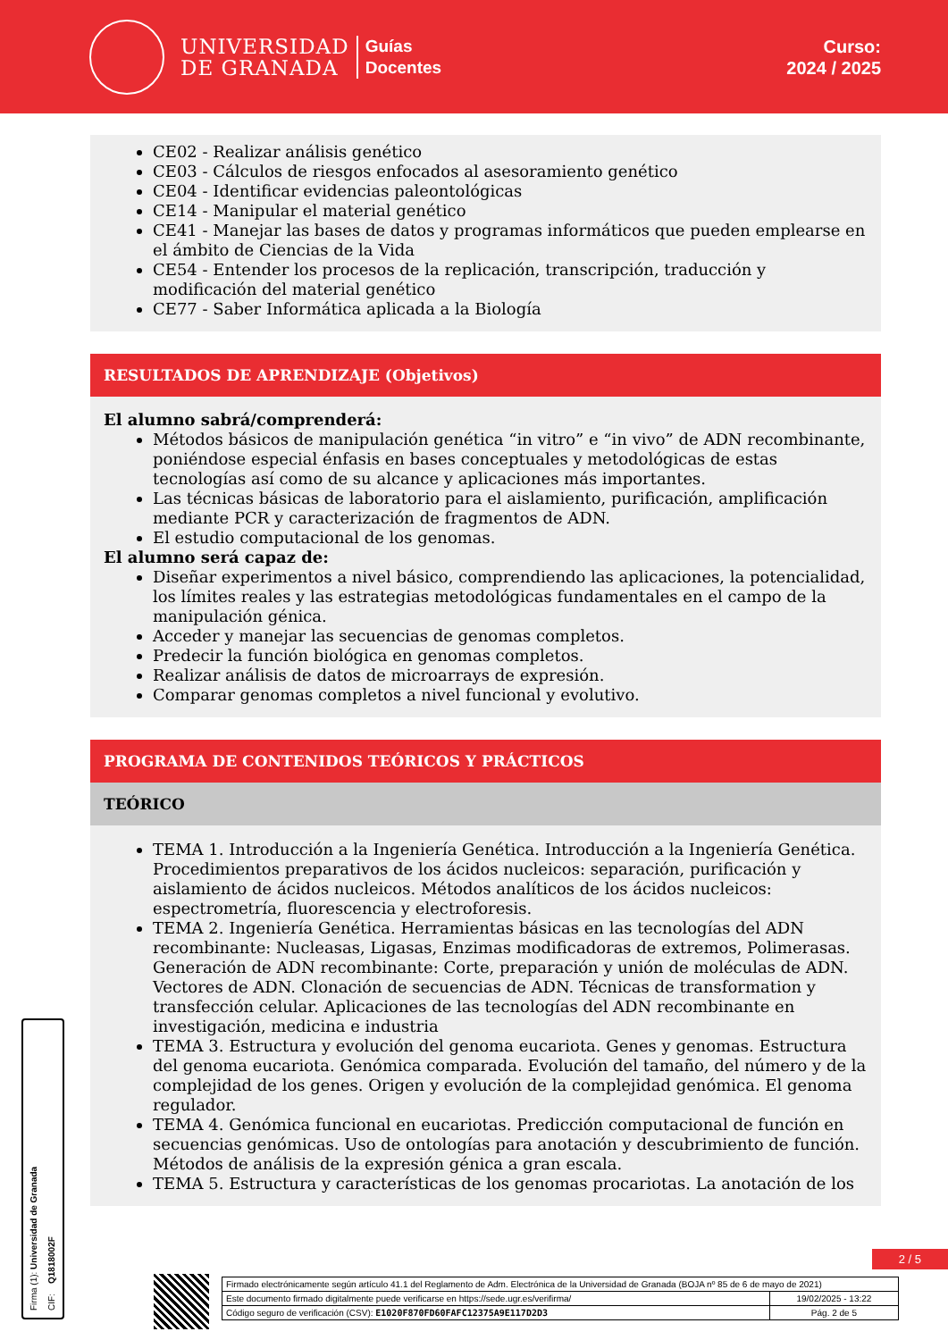UNIVERSIDAD
DE GRANADA
Guías
Docentes
Curso:
2024 / 2025
CE02 - Realizar análisis genético
CE03 - Cálculos de riesgos enfocados al asesoramiento genético
CE04 - Identificar evidencias paleontológicas
CE14 - Manipular el material genético
CE41 - Manejar las bases de datos y programas informáticos que pueden emplearse en el ámbito de Ciencias de la Vida
CE54 - Entender los procesos de la replicación, transcripción, traducción y modificación del material genético
CE77 - Saber Informática aplicada a la Biología
RESULTADOS DE APRENDIZAJE (Objetivos)
El alumno sabrá/comprenderá:
Métodos básicos de manipulación genética “in vitro” e “in vivo” de ADN recombinante, poniéndose especial énfasis en bases conceptuales y metodológicas de estas tecnologías así como de su alcance y aplicaciones más importantes.
Las técnicas básicas de laboratorio para el aislamiento, purificación, amplificación mediante PCR y caracterización de fragmentos de ADN.
El estudio computacional de los genomas.
El alumno será capaz de:
Diseñar experimentos a nivel básico, comprendiendo las aplicaciones, la potencialidad, los límites reales y las estrategias metodológicas fundamentales en el campo de la manipulación génica.
Acceder y manejar las secuencias de genomas completos.
Predecir la función biológica en genomas completos.
Realizar análisis de datos de microarrays de expresión.
Comparar genomas completos a nivel funcional y evolutivo.
PROGRAMA DE CONTENIDOS TEÓRICOS Y PRÁCTICOS
TEÓRICO
TEMA 1. Introducción a la Ingeniería Genética. Introducción a la Ingeniería Genética. Procedimientos preparativos de los ácidos nucleicos: separación, purificación y aislamiento de ácidos nucleicos. Métodos analíticos de los ácidos nucleicos: espectrometría, fluorescencia y electroforesis.
TEMA 2. Ingeniería Genética. Herramientas básicas en las tecnologías del ADN recombinante: Nucleasas, Ligasas, Enzimas modificadoras de extremos, Polimerasas. Generación de ADN recombinante: Corte, preparación y unión de moléculas de ADN. Vectores de ADN. Clonación de secuencias de ADN. Técnicas de transformation y transfección celular. Aplicaciones de las tecnologías del ADN recombinante en investigación, medicina e industria
TEMA 3. Estructura y evolución del genoma eucariota. Genes y genomas. Estructura del genoma eucariota. Genómica comparada. Evolución del tamaño, del número y de la complejidad de los genes. Origen y evolución de la complejidad genómica. El genoma regulador.
TEMA 4. Genómica funcional en eucariotas. Predicción computacional de función en secuencias genómicas. Uso de ontologías para anotación y descubrimiento de función. Métodos de análisis de la expresión génica a gran escala.
TEMA 5. Estructura y características de los genomas procariotas. La anotación de los
Firma (1): Universidad de Granada CIF: Q1818002F
2 / 5
| Firmado electrónicamente según artículo 41.1 del Reglamento de Adm. Electrónica de la Universidad de Granada (BOJA nº 85 de 6 de mayo de 2021) | |
| Este documento firmado digitalmente puede verificarse en https://sede.ugr.es/verifirma/ | 19/02/2025 - 13:22 |
| Código seguro de verificación (CSV): E1020F870FD60FAFC12375A9E117D2D3 | Pág. 2 de 5 |